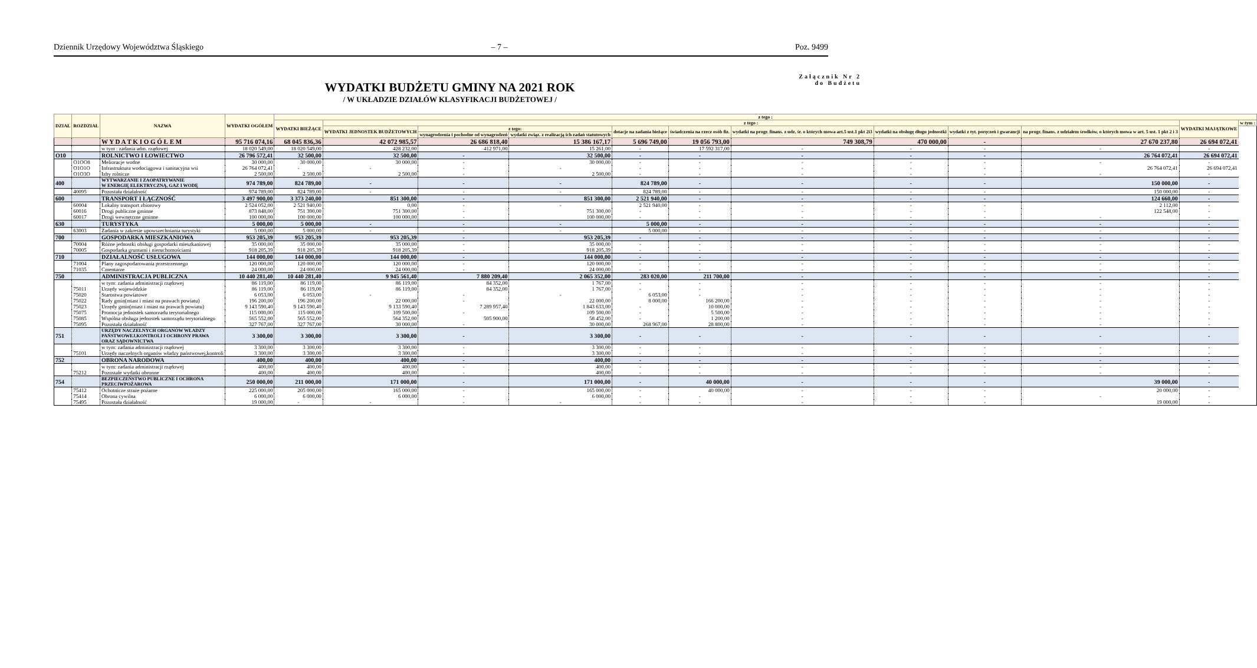Dziennik Urzędowy Województwa Śląskiego – 7 – Poz. 9499
WYDATKI BUDŻETU GMINY NA 2021 ROK
/ W UKŁADZIE DZIAŁÓW KLASYFIKACJI BUDŻETOWEJ /
Załącznik Nr 2
do Budżetu
| DZIAŁ | ROZDZIAŁ | NAZWA | WYDATKI OGÓŁEM | z tego : | | | | | | | | | | | |
| --- | --- | --- | --- | --- | --- | --- | --- | --- | --- | --- | --- | --- | --- | --- | --- |
| | | | | WYDATKI BIEŻĄCE | z tego : | | | | | | | | | WYDATKI MAJĄTKOWE | w tym : |
| | | | | | WYDATKI JEDNOSTEK BUDŻETOWYCH | z tego: | | dotacje na zadania bieżące | świadczenia na rzecz osób fiz. | wydatki na progr. finans. z udz. śr. o których mowa art.5 ust.1 pkt 2i3 | wydatki na obsługę długu jednostki | wydatki z tyt. poręczeń i gwarancji | na progr. finans. z udziałem środków, o których mowa w art. 5 ust. 1 pkt 2 i 3 | | |
| | | | | | | wynagrodzenia i pochodne od wynagrodzeń | wydatki związ. z realizacją ich zadań statutowych | | | | | | | | |
| | | W Y D A T K I O G Ó Ł E M | 95 716 074,16 | 68 045 836,36 | 42 072 985,57 | 26 686 818,40 | 15 386 167,17 | 5 696 749,00 | 19 056 793,00 | 749 308,79 | 470 000,00 | - | 27 670 237,80 | 26 694 072,41 | |
| | | w tym : zadania adm. rządowej | 18 020 549,00 | 18 020 549,00 | 428 232,00 | 412 971,00 | 15 261,00 | - | 17 592 317,00 | - | - | - | - | - | |
| O10 | | ROLNICTWO I ŁOWIECTWO | 26 796 572,41 | 32 500,00 | 32 500,00 | - | 32 500,00 | - | - | - | - | - | 26 764 072,41 | 26 694 072,41 | |
| | O1OO8 | Melioracje wodne | 30 000,00 | 30 000,00 | 30 000,00 | - | 30 000,00 | - | - | - | - | - | - | - | |
| | O1O1O | Infrastruktura wodociągowa i sanitacyjna wsi | 26 764 072,41 | - | - | - | - | - | - | - | - | - | 26 764 072,41 | 26 694 072,41 | |
| | O1O3O | Izby rolnicze | 2 500,00 | 2 500,00 | 2 500,00 | - | 2 500,00 | - | - | - | - | - | - | - | |
| 400 | | WYTWARZANIE I ZAOPATRYWANIE W ENERGIĘ ELEKTRYCZNĄ, GAZ I WODĘ | 974 789,00 | 824 789,00 | - | - | - | 824 789,00 | - | - | - | - | 150 000,00 | - | |
| | 40095 | Pozostała działalność | 974 789,00 | 824 789,00 | - | - | - | 824 789,00 | - | - | - | - | 150 000,00 | - | |
| 600 | | TRANSPORT I ŁĄCZNOŚĆ | 3 497 900,00 | 3 373 240,00 | 851 300,00 | - | 851 300,00 | 2 521 940,00 | - | - | - | - | 124 660,00 | - | |
| | 60004 | Lokalny transport zbiorowy | 2 524 052,00 | 2 521 940,00 | 0,00 | - | - | 2 521 940,00 | - | - | - | - | 2 112,00 | - | |
| | 60016 | Drogi publiczne gminne | 873 848,00 | 751 300,00 | 751 300,00 | - | 751 300,00 | - | - | - | - | - | 122 548,00 | - | |
| | 60017 | Drogi wewnętrzne gminne | 100 000,00 | 100 000,00 | 100 000,00 | - | 100 000,00 | - | - | - | - | - | - | - | |
| 630 | | TURYSTYKA | 5 000,00 | 5 000,00 | - | - | - | 5 000,00 | - | - | - | - | - | - | |
| | 63003 | Zadania w zakresie upowszechniania turystyki | 5 000,00 | 5 000,00 | - | - | - | 5 000,00 | - | - | - | - | - | - | |
| 700 | | GOSPODARKA MIESZKANIOWA | 953 205,39 | 953 205,39 | 953 205,39 | - | 953 205,39 | - | - | - | - | - | - | - | |
| | 70004 | Różne jednostki obsługi gospodarki mieszkaniowej | 35 000,00 | 35 000,00 | 35 000,00 | - | 35 000,00 | - | - | - | - | - | - | - | |
| | 70005 | Gospodarka gruntami i nieruchomościami | 918 205,39 | 918 205,39 | 918 205,39 | - | 918 205,39 | - | - | - | - | - | - | - | |
| 710 | | DZIAŁALNOŚĆ USŁUGOWA | 144 000,00 | 144 000,00 | 144 000,00 | - | 144 000,00 | - | - | - | - | - | - | - | |
| | 71004 | Plany zagospodarowania przestrzennego | 120 000,00 | 120 000,00 | 120 000,00 | - | 120 000,00 | - | - | - | - | - | - | - | |
| | 71035 | Cmentarze | 24 000,00 | 24 000,00 | 24 000,00 | - | 24 000,00 | - | - | - | - | - | - | - | |
| 750 | | ADMINISTRACJA PUBLICZNA | 10 440 281,40 | 10 440 281,40 | 9 945 561,40 | 7 880 209,40 | 2 065 352,00 | 283 020,00 | 211 700,00 | - | - | - | - | - | |
| | | w tym: zadania administracji rządowej | 86 119,00 | 86 119,00 | 86 119,00 | 84 352,00 | 1 767,00 | - | - | - | - | - | - | - | |
| | 75011 | Urzędy wojewódzkie | 86 119,00 | 86 119,00 | 86 119,00 | 84 352,00 | 1 767,00 | - | - | - | - | - | - | - | |
| | 75020 | Starostwa powiatowe | 6 053,00 | 6 053,00 | - | - | - | 6 053,00 | - | - | - | - | - | - | |
| | 75022 | Rady gmin(miast i miast na prawach powiatu) | 196 200,00 | 196 200,00 | 22 000,00 | - | 22 000,00 | 8 000,00 | 166 200,00 | - | - | - | - | - | |
| | 75023 | Urzędy gmin(miast i miast na prawach powiatu) | 9 143 590,40 | 9 143 590,40 | 9 133 590,40 | 7 289 957,40 | 1 843 633,00 | - | 10 000,00 | - | - | - | - | - | |
| | 75075 | Promocja jednostek samorzadu terytorialnego | 115 000,00 | 115 000,00 | 109 500,00 | - | 109 500,00 | - | 5 500,00 | - | - | - | - | - | |
| | 75085 | Wspólna obsługa jednostek samorządu terytorialnego | 565 552,00 | 565 552,00 | 564 352,00 | 505 900,00 | 58 452,00 | - | 1 200,00 | - | - | - | - | - | |
| | 75095 | Pozostała działalność | 327 767,00 | 327 767,00 | 30 000,00 | - | 30 000,00 | 268 967,00 | 28 800,00 | - | - | - | - | - | |
| 751 | | URZĘDY NACZELNYCH ORGANÓW WŁADZY PAŃSTWOWEJ,KONTROLI I OCHRONY PRAWA ORAZ SĄDOWNICTWA | 3 300,00 | 3 300,00 | 3 300,00 | - | 3 300,00 | - | - | - | - | - | - | - | |
| | | w tym: zadania administracji rządowej | 3 300,00 | 3 300,00 | 3 300,00 | - | 3 300,00 | - | - | - | - | - | - | - | |
| | 75101 | Urzędy naczelnych organów władzy państwowej,kontroli | 3 300,00 | 3 300,00 | 3 300,00 | - | 3 300,00 | - | - | - | - | - | - | - | |
| 752 | | OBRONA NARODOWA | 400,00 | 400,00 | 400,00 | - | 400,00 | - | - | - | - | - | - | - | |
| | | w tym: zadania administracji rządowej | 400,00 | 400,00 | 400,00 | - | 400,00 | - | - | - | - | - | - | - | |
| | 75212 | Pozostałe wydatki obronne | 400,00 | 400,00 | 400,00 | - | 400,00 | - | - | - | - | - | - | - | |
| 754 | | BEZPIECZEŃSTWO PUBLICZNE I OCHRONA PRZECIWPOŻAROWA | 250 000,00 | 211 000,00 | 171 000,00 | - | 171 000,00 | - | 40 000,00 | - | - | - | 39 000,00 | - | |
| | 75412 | Ochotnicze straże pożarne | 225 000,00 | 205 000,00 | 165 000,00 | - | 165 000,00 | - | 40 000,00 | - | - | - | 20 000,00 | - | |
| | 75414 | Obrona cywilna | 6 000,00 | 6 000,00 | 6 000,00 | - | 6 000,00 | - | - | - | - | - | - | - | |
| | 75495 | Pozostała działalność | 19 000,00 | - | - | - | - | - | - | - | - | - | 19 000,00 | - | |